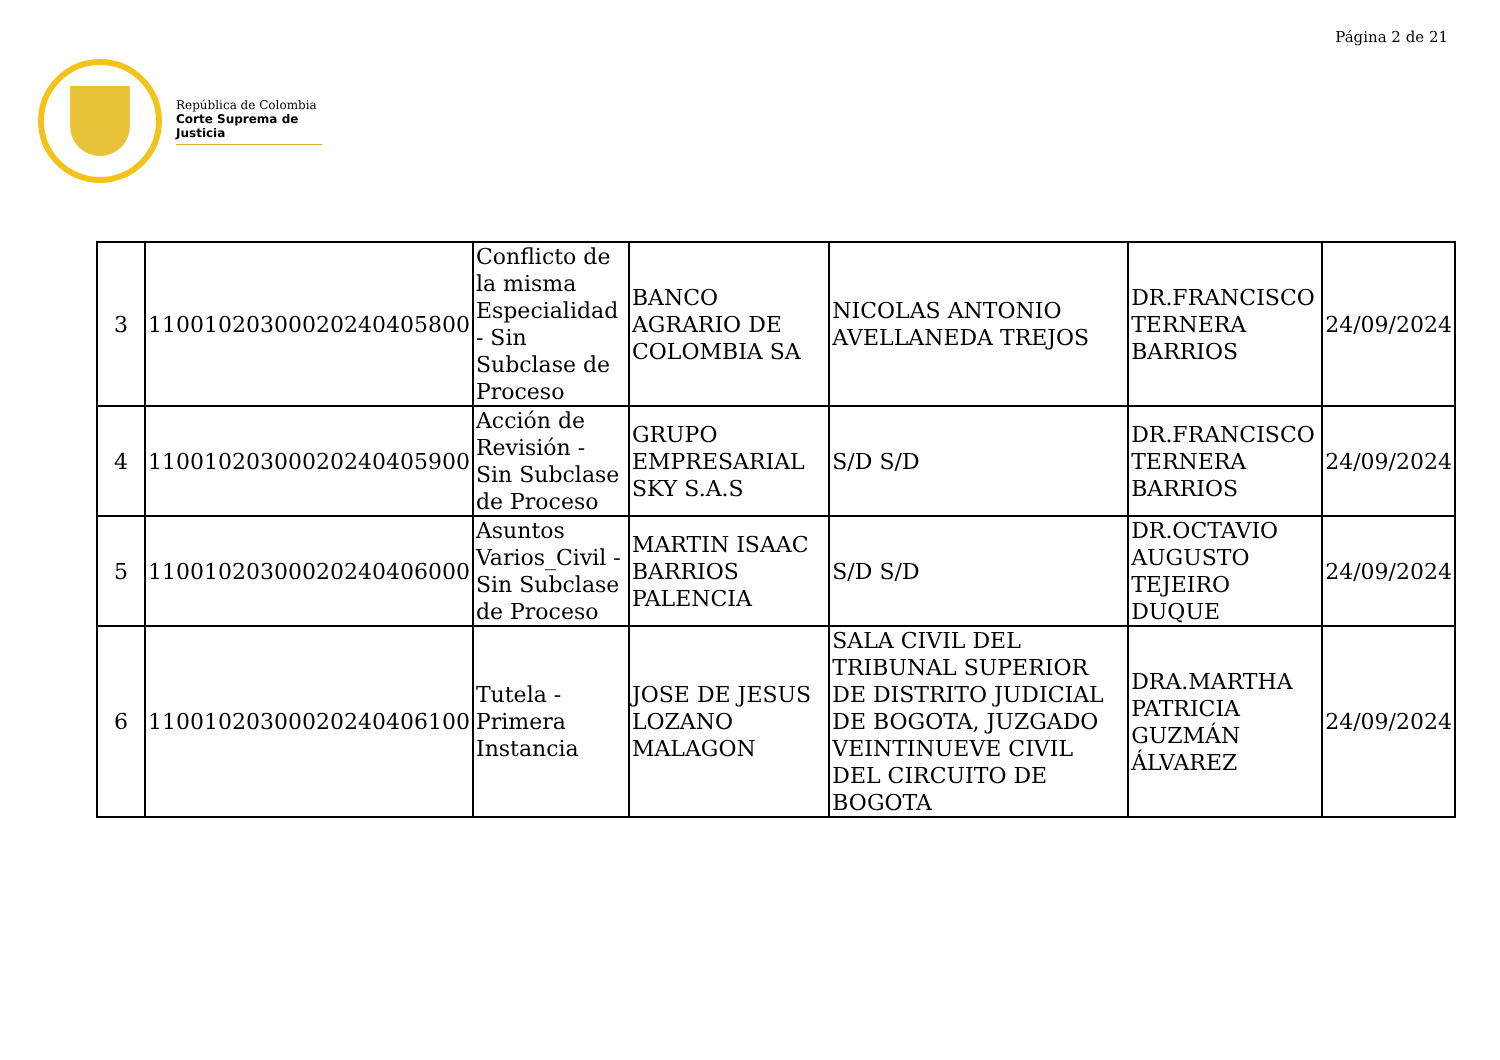Página 2 de 21
República de Colombia
Corte Suprema de Justicia
| 3 | 11001020300020240405800 | Conflicto de la misma Especialidad - Sin Subclase de Proceso | BANCO AGRARIO DE COLOMBIA SA | NICOLAS ANTONIO AVELLANEDA TREJOS | DR.FRANCISCO TERNERA BARRIOS | 24/09/2024 |
| 4 | 11001020300020240405900 | Acción de Revisión - Sin Subclase de Proceso | GRUPO EMPRESARIAL SKY S.A.S | S/D S/D | DR.FRANCISCO TERNERA BARRIOS | 24/09/2024 |
| 5 | 11001020300020240406000 | Asuntos Varios_Civil - Sin Subclase de Proceso | MARTIN ISAAC BARRIOS PALENCIA | S/D S/D | DR.OCTAVIO AUGUSTO TEJEIRO DUQUE | 24/09/2024 |
| 6 | 11001020300020240406100 | Tutela - Primera Instancia | JOSE DE JESUS LOZANO MALAGON | SALA CIVIL DEL TRIBUNAL SUPERIOR DE DISTRITO JUDICIAL DE BOGOTA, JUZGADO VEINTINUEVE CIVIL DEL CIRCUITO DE BOGOTA | DRA.MARTHA PATRICIA GUZMÁN ÁLVAREZ | 24/09/2024 |